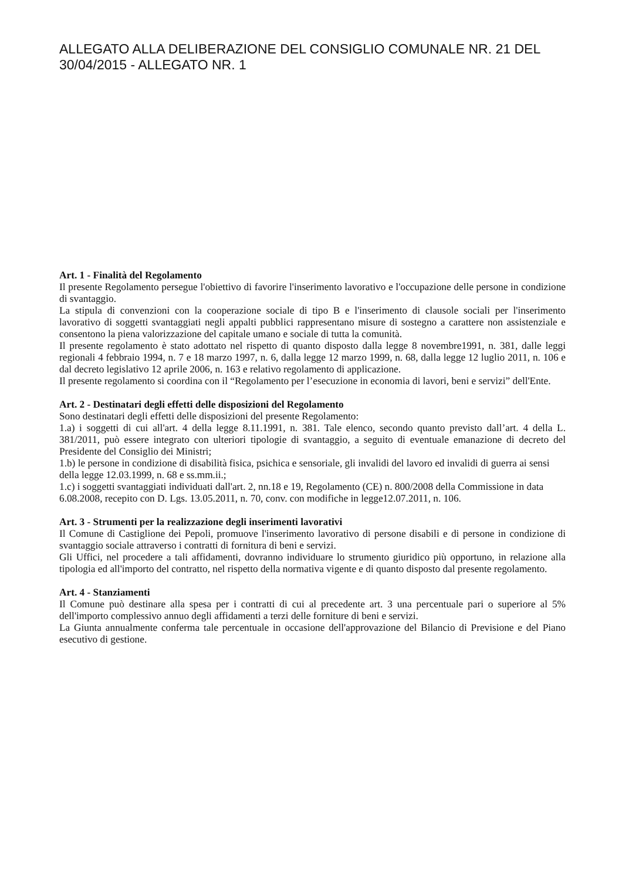ALLEGATO ALLA DELIBERAZIONE DEL CONSIGLIO COMUNALE NR. 21 DEL 30/04/2015 - ALLEGATO NR. 1
Art. 1 - Finalità del Regolamento
Il presente Regolamento persegue l'obiettivo di favorire l'inserimento lavorativo e l'occupazione delle persone in condizione di svantaggio.
La stipula di convenzioni con la cooperazione sociale di tipo B e l'inserimento di clausole sociali per l'inserimento lavorativo di soggetti svantaggiati negli appalti pubblici rappresentano misure di sostegno a carattere non assistenziale e consentono la piena valorizzazione del capitale umano e sociale di tutta la comunità.
Il presente regolamento è stato adottato nel rispetto di quanto disposto dalla legge 8 novembre1991, n. 381, dalle leggi regionali 4 febbraio 1994, n. 7 e 18 marzo 1997, n. 6, dalla legge 12 marzo 1999, n. 68, dalla legge 12 luglio 2011, n. 106 e dal decreto legislativo 12 aprile 2006, n. 163 e relativo regolamento di applicazione.
Il presente regolamento si coordina con il “Regolamento per l’esecuzione in economia di lavori, beni e servizi” dell'Ente.
Art. 2 - Destinatari degli effetti delle disposizioni del Regolamento
Sono destinatari degli effetti delle disposizioni del presente Regolamento:
1.a) i soggetti di cui all'art. 4 della legge 8.11.1991, n. 381. Tale elenco, secondo quanto previsto dall’art. 4 della L. 381/2011, può essere integrato con ulteriori tipologie di svantaggio, a seguito di eventuale emanazione di decreto del Presidente del Consiglio dei Ministri;
1.b) le persone in condizione di disabilità fisica, psichica e sensoriale, gli invalidi del lavoro ed invalidi di guerra ai sensi della legge 12.03.1999, n. 68 e ss.mm.ii.;
1.c) i soggetti svantaggiati individuati dall'art. 2, nn.18 e 19, Regolamento (CE) n. 800/2008 della Commissione in data 6.08.2008, recepito con D. Lgs. 13.05.2011, n. 70, conv. con modifiche in legge12.07.2011, n. 106.
Art. 3 - Strumenti per la realizzazione degli inserimenti lavorativi
Il Comune di Castiglione dei Pepoli, promuove l'inserimento lavorativo di persone disabili e di persone in condizione di svantaggio sociale attraverso i contratti di fornitura di beni e servizi.
Gli Uffici, nel procedere a tali affidamenti, dovranno individuare lo strumento giuridico più opportuno, in relazione alla tipologia ed all'importo del contratto, nel rispetto della normativa vigente e di quanto disposto dal presente regolamento.
Art. 4 - Stanziamenti
Il Comune può destinare alla spesa per i contratti di cui al precedente art. 3 una percentuale pari o superiore al 5% dell'importo complessivo annuo degli affidamenti a terzi delle forniture di beni e servizi.
La Giunta annualmente conferma tale percentuale in occasione dell'approvazione del Bilancio di Previsione e del Piano esecutivo di gestione.